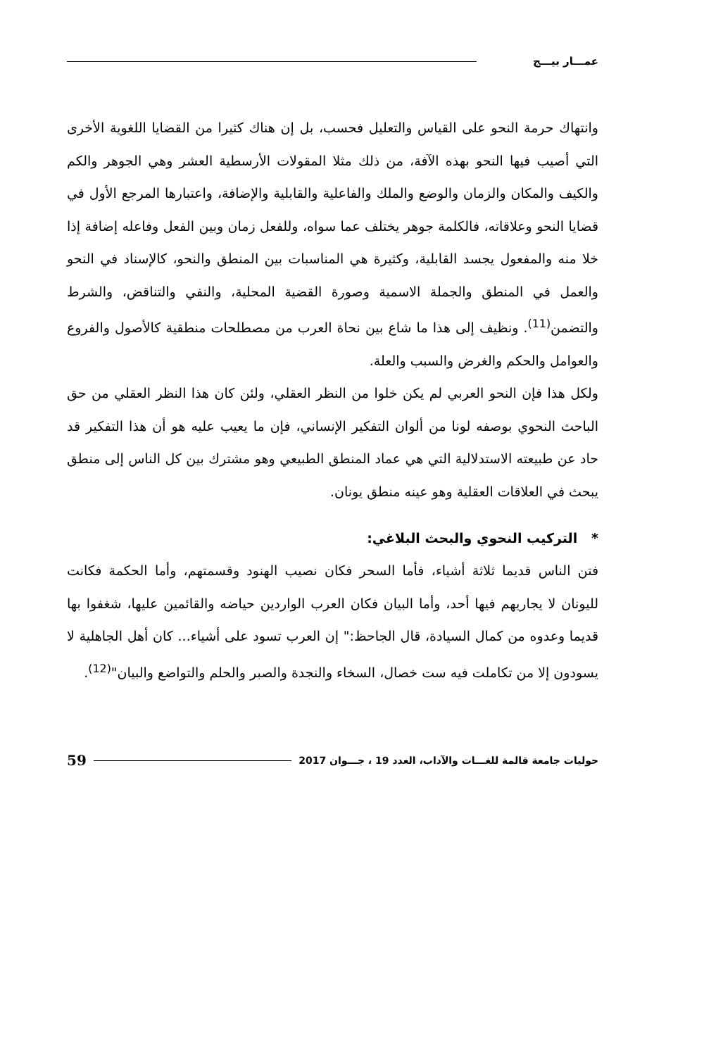عمـــار بيـــج
وانتهاك حرمة النحو على القياس والتعليل فحسب، بل إن هناك كثيرا من القضايا اللغوية الأخرى التي أصيب فيها النحو بهذه الآفة، من ذلك مثلا المقولات الأرسطية العشر وهي الجوهر والكم والكيف والمكان والزمان والوضع والملك والفاعلية والقابلية والإضافة، واعتبارها المرجع الأول في قضايا النحو وعلاقاته، فالكلمة جوهر يختلف عما سواه، وللفعل زمان وبين الفعل وفاعله إضافة إذا خلا منه والمفعول يجسد القابلية، وكثيرة هي المناسبات بين المنطق والنحو، كالإسناد في النحو والعمل في المنطق والجملة الاسمية وصورة القضية المحلية، والنفي والتناقض، والشرط والتضمن<sup>(11)</sup>. ونظيف إلى هذا ما شاع بين نحاة العرب من مصطلحات منطقية كالأصول والفروع والعوامل والحكم والغرض والسبب والعلة.
ولكل هذا فإن النحو العربي لم يكن خلوا من النظر العقلي، ولئن كان هذا النظر العقلي من حق الباحث النحوي بوصفه لونا من ألوان التفكير الإنساني، فإن ما يعيب عليه هو أن هذا التفكير قد حاد عن طبيعته الاستدلالية التي هي عماد المنطق الطبيعي وهو مشترك بين كل الناس إلى منطق يبحث في العلاقات العقلية وهو عينه منطق يونان.
* التركيب النحوي والبحث البلاغي:
فتن الناس قديما ثلاثة أشياء، فأما السحر فكان نصيب الهنود وقسمتهم، وأما الحكمة فكانت لليونان لا يجاريهم فيها أحد، وأما البيان فكان العرب الواردين حياضه والقائمين عليها، شغفوا بها قديما وعدوه من كمال السيادة، قال الجاحظ:" إن العرب تسود على أشياء... كان أهل الجاهلية لا يسودون إلا من تكاملت فيه ست خصال، السخاء والنجدة والصبر والحلم والتواضع والبيان"<sup>(12)</sup>.
حوليات جامعة قالمة للغـــات والآداب، العدد 19 ، جـــوان 2017 59